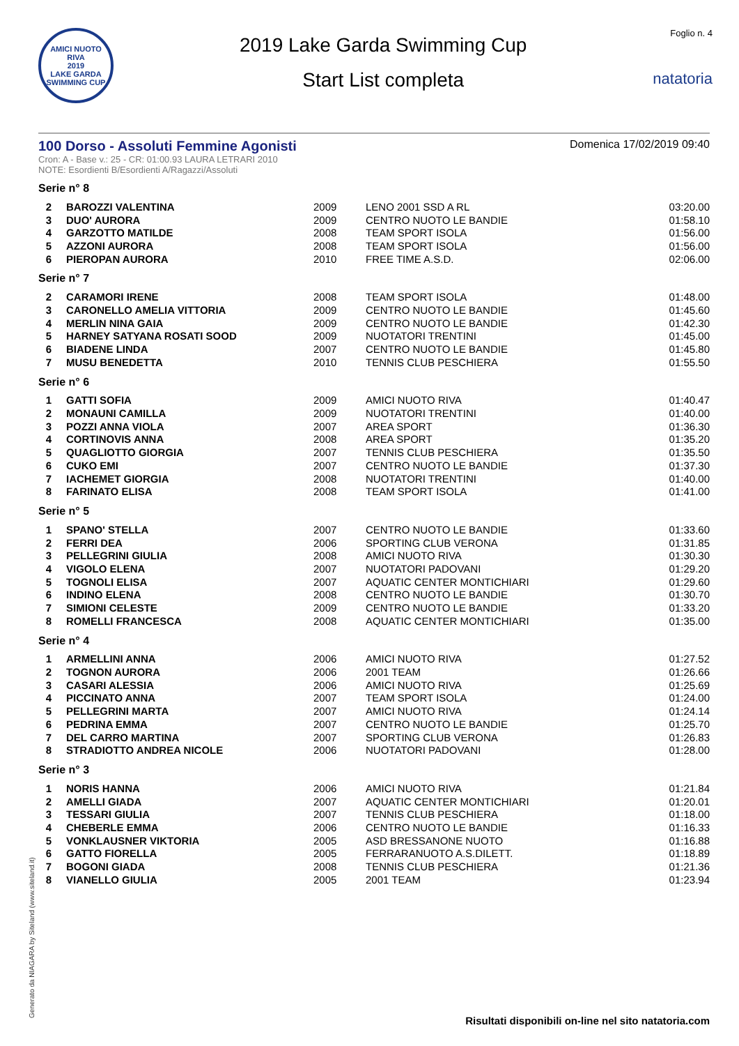AMICI NUOTO RIVA
2019
LAKE GARDA SWIMMING CUP
2019 Lake Garda Swimming Cup
Start List completa
Foglio n. 4
natatoria
100 Dorso - Assoluti Femmine Agonisti
Domenica 17/02/2019 09:40
Cron: A - Base v.: 25 - CR: 01:00.93 LAURA LETRARI 2010
NOTE: Esordienti B/Esordienti A/Ragazzi/Assoluti
Serie n° 8
| 2 | BAROZZI VALENTINA | 2009 | LENO 2001 SSD A RL | 03:20.00 |
| 3 | DUO' AURORA | 2009 | CENTRO NUOTO LE BANDIE | 01:58.10 |
| 4 | GARZOTTO MATILDE | 2008 | TEAM SPORT ISOLA | 01:56.00 |
| 5 | AZZONI AURORA | 2008 | TEAM SPORT ISOLA | 01:56.00 |
| 6 | PIEROPAN AURORA | 2010 | FREE TIME A.S.D. | 02:06.00 |
Serie n° 7
| 2 | CARAMORI IRENE | 2008 | TEAM SPORT ISOLA | 01:48.00 |
| 3 | CARONELLO AMELIA VITTORIA | 2009 | CENTRO NUOTO LE BANDIE | 01:45.60 |
| 4 | MERLIN NINA GAIA | 2009 | CENTRO NUOTO LE BANDIE | 01:42.30 |
| 5 | HARNEY SATYANA ROSATI SOOD | 2009 | NUOTATORI TRENTINI | 01:45.00 |
| 6 | BIADENE LINDA | 2007 | CENTRO NUOTO LE BANDIE | 01:45.80 |
| 7 | MUSU BENEDETTA | 2010 | TENNIS CLUB PESCHIERA | 01:55.50 |
Serie n° 6
| 1 | GATTI SOFIA | 2009 | AMICI NUOTO RIVA | 01:40.47 |
| 2 | MONAUNI CAMILLA | 2009 | NUOTATORI TRENTINI | 01:40.00 |
| 3 | POZZI ANNA VIOLA | 2007 | AREA SPORT | 01:36.30 |
| 4 | CORTINOVIS ANNA | 2008 | AREA SPORT | 01:35.20 |
| 5 | QUAGLIOTTO GIORGIA | 2007 | TENNIS CLUB PESCHIERA | 01:35.50 |
| 6 | CUKO EMI | 2007 | CENTRO NUOTO LE BANDIE | 01:37.30 |
| 7 | IACHEMET GIORGIA | 2008 | NUOTATORI TRENTINI | 01:40.00 |
| 8 | FARINATO ELISA | 2008 | TEAM SPORT ISOLA | 01:41.00 |
Serie n° 5
| 1 | SPANO' STELLA | 2007 | CENTRO NUOTO LE BANDIE | 01:33.60 |
| 2 | FERRI DEA | 2006 | SPORTING CLUB VERONA | 01:31.85 |
| 3 | PELLEGRINI GIULIA | 2008 | AMICI NUOTO RIVA | 01:30.30 |
| 4 | VIGOLO ELENA | 2007 | NUOTATORI PADOVANI | 01:29.20 |
| 5 | TOGNOLI ELISA | 2007 | AQUATIC CENTER MONTICHIARI | 01:29.60 |
| 6 | INDINO ELENA | 2008 | CENTRO NUOTO LE BANDIE | 01:30.70 |
| 7 | SIMIONI CELESTE | 2009 | CENTRO NUOTO LE BANDIE | 01:33.20 |
| 8 | ROMELLI FRANCESCA | 2008 | AQUATIC CENTER MONTICHIARI | 01:35.00 |
Serie n° 4
| 1 | ARMELLINI ANNA | 2006 | AMICI NUOTO RIVA | 01:27.52 |
| 2 | TOGNON AURORA | 2006 | 2001 TEAM | 01:26.66 |
| 3 | CASARI ALESSIA | 2006 | AMICI NUOTO RIVA | 01:25.69 |
| 4 | PICCINATO ANNA | 2007 | TEAM SPORT ISOLA | 01:24.00 |
| 5 | PELLEGRINI MARTA | 2007 | AMICI NUOTO RIVA | 01:24.14 |
| 6 | PEDRINA EMMA | 2007 | CENTRO NUOTO LE BANDIE | 01:25.70 |
| 7 | DEL CARRO MARTINA | 2007 | SPORTING CLUB VERONA | 01:26.83 |
| 8 | STRADIOTTO ANDREA NICOLE | 2006 | NUOTATORI PADOVANI | 01:28.00 |
Serie n° 3
| 1 | NORIS HANNA | 2006 | AMICI NUOTO RIVA | 01:21.84 |
| 2 | AMELLI GIADA | 2007 | AQUATIC CENTER MONTICHIARI | 01:20.01 |
| 3 | TESSARI GIULIA | 2007 | TENNIS CLUB PESCHIERA | 01:18.00 |
| 4 | CHEBERLE EMMA | 2006 | CENTRO NUOTO LE BANDIE | 01:16.33 |
| 5 | VONKLAUSNER VIKTORIA | 2005 | ASD BRESSANONE NUOTO | 01:16.88 |
| 6 | GATTO FIORELLA | 2005 | FERRARANUOTO A.S.DILETT. | 01:18.89 |
| 7 | BOGONI GIADA | 2008 | TENNIS CLUB PESCHIERA | 01:21.36 |
| 8 | VIANELLO GIULIA | 2005 | 2001 TEAM | 01:23.94 |
Generato da NIAGARA by Siteland (www.siteland.it)
Risultati disponibili on-line nel sito natatoria.com